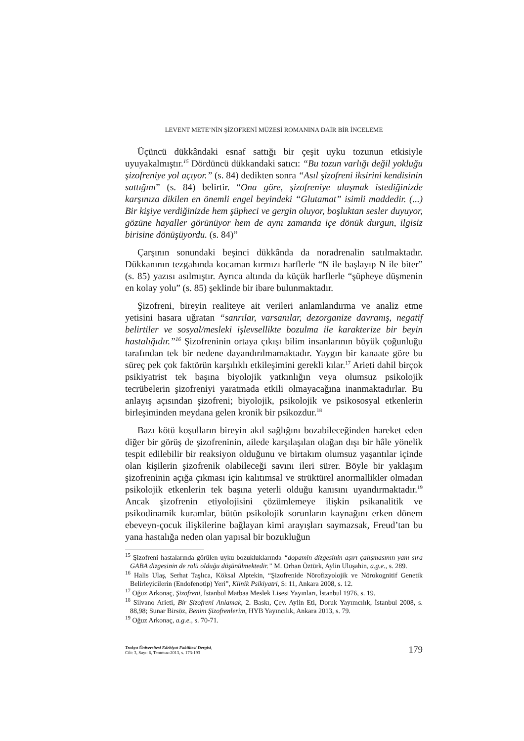LEVENT METE’NİN ŞİZOFRENİ MÜZESİ ROMANINA DAİR BİR İNCELEME
Üçüncü dükkândaki esnaf sattığı bir çeşit uyku tozunun etkisiyle uyuyakalmıştır.<sup>15</sup> Dördüncü dükkandaki satıcı: “Bu tozun varlığı değil yokluğu şizofreniye yol açıyor.” (s. 84) dedikten sonra “Asıl şizofreni iksirini kendisinin sattığını” (s. 84) belirtir. “Ona göre, şizofreniye ulaşmak istediğinizde karşınıza dikilen en önemli engel beyindeki “Glutamat” isimli maddedir. (...) Bir kişiye verdiğinizde hem şüpheci ve gergin oluyor, boşluktan sesler duyuyor, gözüne hayaller görünüyor hem de aynı zamanda içe dönük durgun, ilgisiz birisine dönüşüyordu. (s. 84)”
Çarşının sonundaki beşinci dükkânda da noradrenalin satılmaktadır. Dükkanının tezgahında kocaman kırmızı harflerle “N ile başlayıp N ile biter” (s. 85) yazısı asılmıştır. Ayrıca altında da küçük harflerle “şüpheye düşmenin en kolay yolu” (s. 85) şeklinde bir ibare bulunmaktadır.
Şizofreni, bireyin realiteye ait verileri anlamlandırma ve analiz etme yetisini hasara uğratan “sanrılar, varsanılar, dezorganize davranış, negatif belirtiler ve sosyal/mesleki işlevsellikte bozulma ile karakterize bir beyin hastalığıdır.”<sup>16</sup> Şizofreninin ortaya çıkışı bilim insanlarının büyük çoğunluğu tarafından tek bir nedene dayandırılmamaktadır. Yaygın bir kanaate göre bu süreç pek çok faktörün karşılıklı etkileşimini gerekli kılar.<sup>17</sup> Arieti dahil birçok psikiyatrist tek başına biyolojik yatkınlığın veya olumsuz psikolojik tecrübelerin şizofreniyi yaratmada etkili olmayacağına inanmaktadırlar. Bu anlayış açısından şizofreni; biyolojik, psikolojik ve psikososyal etkenlerin birleşiminden meydana gelen kronik bir psikozdur.<sup>18</sup>
Bazı kötü koşulların bireyin akıl sağlığını bozabileceğinden hareket eden diğer bir görüş de şizofreninin, ailede karşılaşılan olağan dışı bir hâle yönelik tespit edilebilir bir reaksiyon olduğunu ve birtakım olumsuz yaşantılar içinde olan kişilerin şizofrenik olabileceği savını ileri sürer. Böyle bir yaklaşım şizofreninin açığa çıkması için kalıtımsal ve strüktürel anormallikler olmadan psikolojik etkenlerin tek başına yeterli olduğu kanısını uyandırmaktadır.<sup>19</sup> Ancak şizofrenin etiyolojisini çözümlemeye ilişkin psikanalitik ve psikodinamik kuramlar, bütün psikolojik sorunların kaynağını erken dönem ebeveyn-çocuk ilişkilerine bağlayan kimi arayışları saymazsak, Freud’tan bu yana hastalığa neden olan yapısal bir bozukluğun
<sup>15</sup> Şizofreni hastalarında görülen uyku bozukluklarında “dopamin dizgesinin aşırı çalışmasının yanı sıra GABA dizgesinin de rolü olduğu düşünülmektedir.” M. Orhan Öztürk, Aylin Uluşahin, a.g.e., s. 289.
<sup>16</sup> Halis Ulaş, Serhat Taşlıca, Köksal Alptekin, “Şizofrenide Nörofizyolojik ve Nörokognitif Genetik Belirleyicilerin (Endofenotip) Yeri”, Klinik Psikiyatri, S: 11, Ankara 2008, s. 12.
<sup>17</sup> Oğuz Arkonaç, Şizofreni, İstanbul Matbaa Meslek Lisesi Yayınları, İstanbul 1976, s. 19.
<sup>18</sup> Silvano Arieti, Bir Şizofreni Anlamak, 2. Baskı, Çev. Aylin Eti, Doruk Yayımcılık, İstanbul 2008, s. 88,98; Sunar Birsöz, Benim Şizofrenlerim, HYB Yayıncılık, Ankara 2013, s. 79.
<sup>19</sup> Oğuz Arkonaç, a.g.e., s. 70-71.
Trakya Üniversitesi Edebiyat Fakültesi Dergisi,
Cilt: 3, Sayı: 6, Temmuz-2013, s. 173-193
179